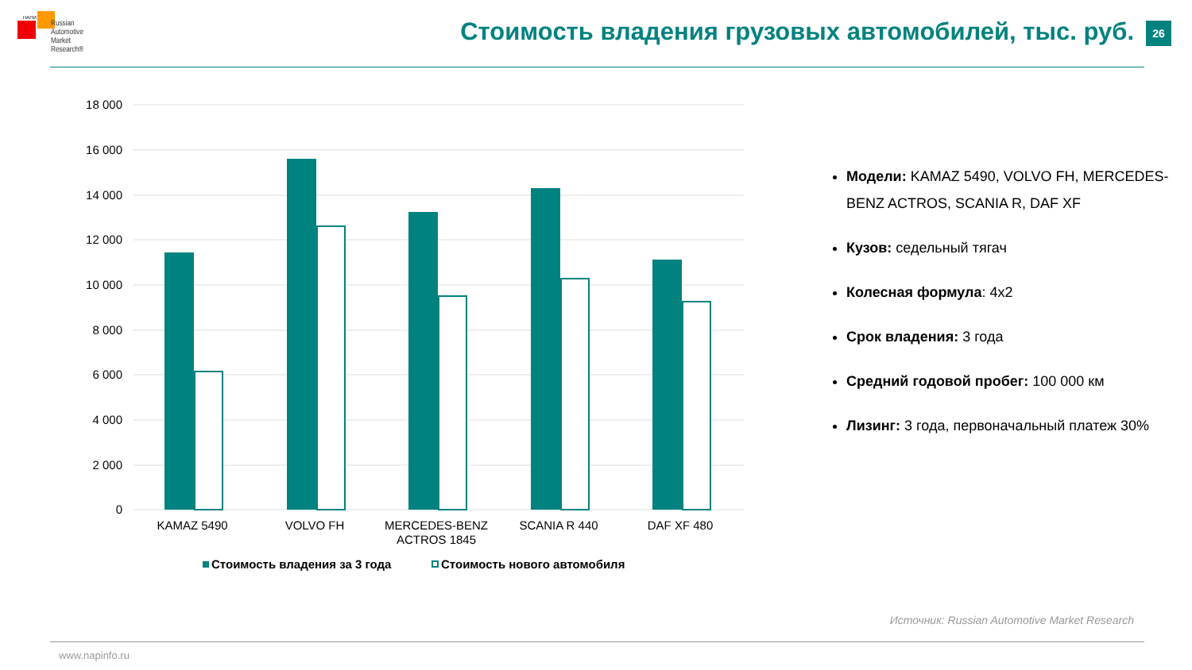НАПИ
Russian
Automotive
Market
Research®
Стоимость владения грузовых автомобилей, тыс. руб.
26
18 000
16 000
14 000
12 000
10 000
8 000
6 000
4 000
2 000
0
KAMAZ 5490
VOLVO FH
MERCEDES-BENZ
ACTROS 1845
SCANIA R 440
DAF XF 480
Стоимость владения за 3 года
Стоимость нового автомобиля
Модели: KAMAZ 5490, VOLVO FH, MERCEDES-BENZ ACTROS, SCANIA R, DAF XF
Кузов: седельный тягач
Колесная формула: 4х2
Срок владения: 3 года
Средний годовой пробег: 100 000 км
Лизинг: 3 года, первоначальный платеж 30%
Источник: Russian Automotive Market Research
www.napinfo.ru